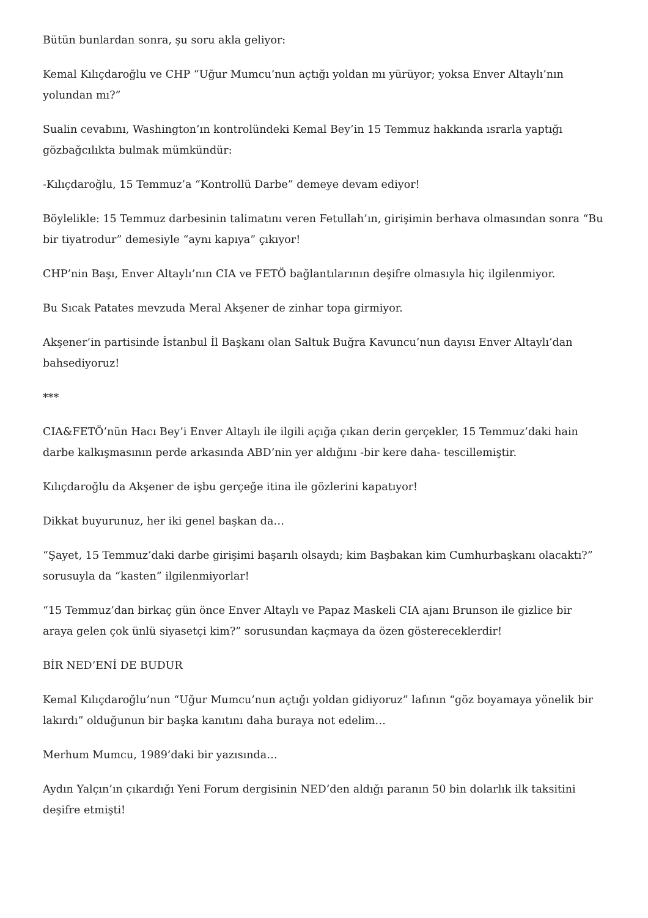Bütün bunlardan sonra, şu soru akla geliyor:
Kemal Kılıçdaroğlu ve CHP “Uğur Mumcu’nun açtığı yoldan mı yürüyor; yoksa Enver Altaylı’nın yolundan mı?”
Sualin cevabını, Washington’ın kontrolündeki Kemal Bey’in 15 Temmuz hakkında ısrarla yaptığı gözbağcılıkta bulmak mümkündür:
-Kılıçdaroğlu, 15 Temmuz’a “Kontrollü Darbe” demeye devam ediyor!
Böylelikle: 15 Temmuz darbesinin talimatını veren Fetullah’ın, girişimin berhava olmasından sonra “Bu bir tiyatrodur” demesiyle “aynı kapıya” çıkıyor!
CHP’nin Başı, Enver Altaylı’nın CIA ve FETÖ bağlantılarının deşifre olmasıyla hiç ilgilenmiyor.
Bu Sıcak Patates mevzuda Meral Akşener de zinhar topa girmiyor.
Akşener’in partisinde İstanbul İl Başkanı olan Saltuk Buğra Kavuncu’nun dayısı Enver Altaylı’dan bahsediyoruz!
***
CIA&FETÖ’nün Hacı Bey’i Enver Altaylı ile ilgili açığa çıkan derin gerçekler, 15 Temmuz’daki hain darbe kalkışmasının perde arkasında ABD’nin yer aldığını -bir kere daha- tescillemiştir.
Kılıçdaroğlu da Akşener de işbu gerçeğe itina ile gözlerini kapatıyor!
Dikkat buyurunuz, her iki genel başkan da…
“Şayet, 15 Temmuz’daki darbe girişimi başarılı olsaydı; kim Başbakan kim Cumhurbaşkanı olacaktı?” sorusuyla da “kasten” ilgilenmiyorlar!
“15 Temmuz’dan birkaç gün önce Enver Altaylı ve Papaz Maskeli CIA ajanı Brunson ile gizlice bir araya gelen çok ünlü siyasetçi kim?” sorusundan kaçmaya da özen göstereceklerdir!
BİR NED’ENİ DE BUDUR
Kemal Kılıçdaroğlu’nun “Uğur Mumcu’nun açtığı yoldan gidiyoruz” lafının “göz boyamaya yönelik bir lakırdı” olduğunun bir başka kanıtını daha buraya not edelim…
Merhum Mumcu, 1989’daki bir yazısında…
Aydın Yalçın’ın çıkardığı Yeni Forum dergisinin NED’den aldığı paranın 50 bin dolarlık ilk taksitini deşifre etmişti!